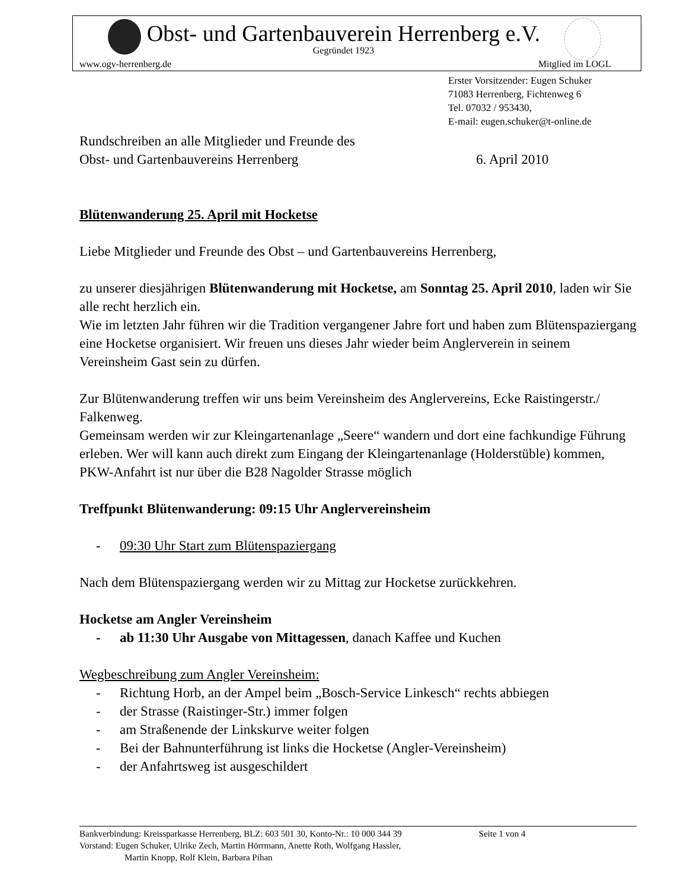Obst- und Gartenbauverein Herrenberg e.V.
Gegründet 1923
www.ogv-herrenberg.de Mitglied im LOGL
Erster Vorsitzender: Eugen Schuker
71083 Herrenberg, Fichtenweg 6
Tel. 07032 / 953430,
E-mail: eugen.schuker@t-online.de
Rundschreiben an alle Mitglieder und Freunde des
Obst- und Gartenbauvereins Herrenberg 6. April 2010
Blütenwanderung 25. April mit Hocketse
Liebe Mitglieder und Freunde des Obst – und Gartenbauvereins Herrenberg,
zu unserer diesjährigen Blütenwanderung mit Hocketse, am Sonntag 25. April 2010, laden wir Sie alle recht herzlich ein.
Wie im letzten Jahr führen wir die Tradition vergangener Jahre fort und haben zum Blütenspaziergang eine Hocketse organisiert. Wir freuen uns dieses Jahr wieder beim Anglerverein in seinem Vereinsheim Gast sein zu dürfen.
Zur Blütenwanderung treffen wir uns beim Vereinsheim des Anglervereins, Ecke Raistingerstr./ Falkenweg.
Gemeinsam werden wir zur Kleingartenanlage „Seere“ wandern und dort eine fachkundige Führung erleben. Wer will kann auch direkt zum Eingang der Kleingartenanlage (Holderstüble) kommen, PKW-Anfahrt ist nur über die B28 Nagolder Strasse möglich
Treffpunkt Blütenwanderung: 09:15 Uhr Anglervereinsheim
- 09:30 Uhr Start zum Blütenspaziergang
Nach dem Blütenspaziergang werden wir zu Mittag zur Hocketse zurückkehren.
Hocketse am Angler Vereinsheim
- ab 11:30 Uhr Ausgabe von Mittagessen, danach Kaffee und Kuchen
Wegbeschreibung zum Angler Vereinsheim:
- Richtung Horb, an der Ampel beim „Bosch-Service Linkesch“ rechts abbiegen
- der Strasse (Raistinger-Str.) immer folgen
- am Straßenende der Linkskurve weiter folgen
- Bei der Bahnunterführung ist links die Hocketse (Angler-Vereinsheim)
- der Anfahrtsweg ist ausgeschildert
Bankverbindung: Kreissparkasse Herrenberg, BLZ: 603 501 30, Konto-Nr.: 10 000 344 39 Seite 1 von 4
Vorstand: Eugen Schuker, Ulrike Zech, Martin Hörrmann, Anette Roth, Wolfgang Hassler,
Martin Knopp, Rolf Klein, Barbara Pihan